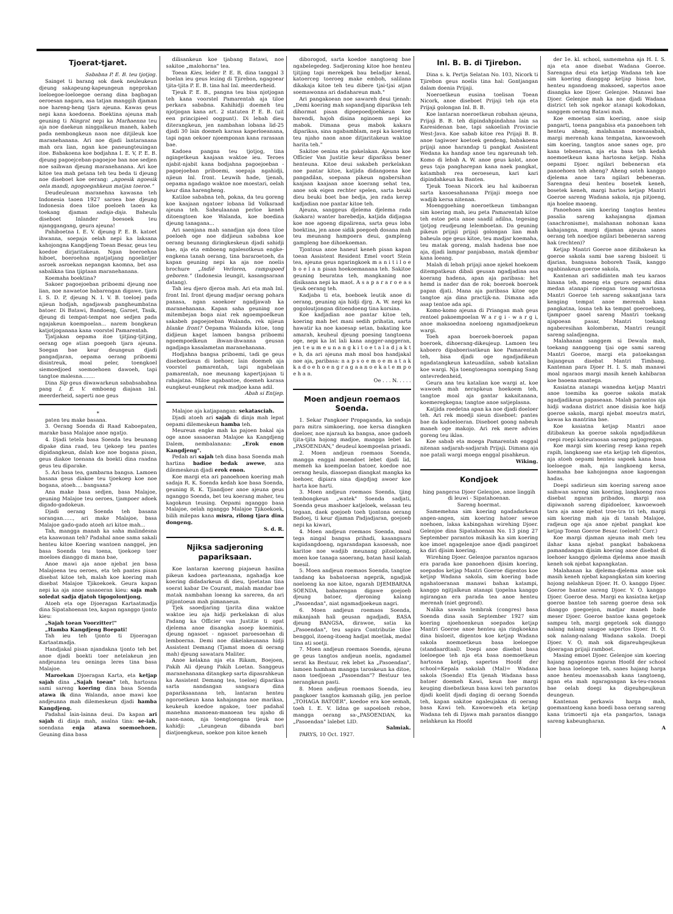Tjoerat-tjaret.
Sababna P. E. B. teu tjotjog.
Sainget ti barang sok daek neuleukeun djeung sakapeung-kapeungeun ngeprokan loeloegoe-loeloegoe oerang dina bagbagan oeroesan nagara, asa tatjan manggih djaman noe hareng-heng tjara ajeuna. Kawas geus nepi kana koedoena. Boektina ajeuna mah geuning ti Ningrat nepi ka Marhaenna teu aja noe daekeun ninggalkeun maneh, kabeh pada nembongkeun naon noe ditjileuk koe maranehanana. Ari noe djadi lantaranana mah ora lian, ngan koe paneungteuingan itoe. Babakoena koe bodjahna I. E. V, P. E. B. djeung pagoejceban-pagoejoe ban noe sedjen noe saihwan djeung maranehanana. Ari koe kitoe tea mah petana teh teu beda ti djeung noe diseboet koe oerang: „ngoesik ngoesik oela mandi, ngogoegahkeun matjan toeroe."
Deudeuleuan maranehna kawasna teh Indonesia taoen 1927 saroea bae djeung Indonesia doea tiloe poeloeh taoen ka toekang djaman sadaja-daja. Baheula diseboet Inlander boesoek teu njanggangang, geura ajeuna!
Pahiboetna I. E. V. djeung P. E. B. katoet ihwanna, soepaja oelah nepi ka laksana kahojongna Kangdjeng Toean Besar, geus teu koedoe dirjaritakeun. Ngan boeroehna hiboet, boeroehna ngatjatjang ngoelintjer asroek asroekan nepangan kaomna, bet asa sabalikna tina tjiptaan maranehanana.
Koemaha boektina?
Sakoer pagoejoeban priboemi djeung noe lian, noe nawaetoe babarengan digawe, tjara I. S. D. P, djeung N. I. V. B. toeloej pada njieun hodjah, ngadjawab pangheumbatna batoer. Di Batawi, Bandoeng, Garoet, Tasik, djeung di tempat-tempat noe sedjen pada ngajakeun koempoelan... narem bongkeun katjotjoganana kana voorstel Pamarentah.
Tjatjakan oepama itoe tjitjing-tjitjing, oerang oge atian poegoeh tjara ajeuna. Soegan bae keur deungeun djadi pangadjaran, oepama oerang priboemi disintreuk, moal peler, toengkoel siemoedjoed soemoehoen dawoeh, tapi tangtoe malesna........
Dina Sip geus diwawarkeun sababsababna pang I. E. V. emboeng diajaan Inl. meerderheid, saperti noe geus
*
paten teu make basana.
3. Oerang Soenda di Raad Kaboepaten, marake basa Malajoe anoe ngatjo.
4. Djadi tetela basa Soenda teu beunang dipake dina raad, teu tjekoep teu pantes dipidangkeun, dalah koe noe bogana pisan, geus diakoe toenana da boekti dina raadna geus teu diparake.
5. Ari basa tea, gambarna bangsa. Lamoen basana geus diakoe teu tjoekoep koe noe bogana, atoeh.... bangsana?
Ana make basa sedjen, basa Malajoe, geuning Malajoe teu oeroes, tjampoer adoek digado-gadokeun.
Djadi oerang Soenda teh basana sorangan......, ari make Malajoe, basa Malajoe gado-gado atoeh ari kitoe mah...
Tah, mangga manah ka saha malindesna eta kaawonan teh? Padahal anoe sama sakali henteu kitoe Koering wantoen nanggel, jen basa Soenda teu toena, tjoekoep toer moeloes dianggo di mana bae,
Anoe mawi aja anoe njebat jen basa Malajoena teu oeroes, eta teh pantes pisan disebat kitoe teh, malah koe koering mah disebat Malajoe Tjikoekoek. Geura kapan nepi ka aja anoe sasaoeran kieu: saja mah soledat sadja djatoh tigogolontjong.
Atoeh eta oge Djoeragan Kartaatmadja dina Sipatahoenan tea, kapan nganggo tjonto kieu:
„Sajah toean Voorzitter!"
„Hamba Kangdjeng Boepati!
Tah ieu teh tjonto ti Djoeragan Kartaatmadja.
Handjakal pisan njandakna tjonto teh bet anoe djadi boekti toer netelakeun jen andjeunna teu oeninga leres tina basa Malajoe.
Maroekan Djoeragan Karta, eta ketjap sajah dina „Sajah toean" teh, hartosna sami sareng koering dina basa Soenda atawa ik dina Walanda, anoe mawi koe andjeunna mah dilemeskeun djadi hamba Kangdjeng.
Padahal lain-lainna deui. Da kapan ari sajah di dinja mah, asalna tina: se-iah, soendana enja atawa soemoehoen. Geuning dina basa
dilisankeun koe tjabang Batawi, noe sakitoe „malohorna" tea.
Toean Kies, leider P. E. B, dina tanggal 3 boelan ieu geus lezing di Tjirebon, ngagoear tjita-tjita P. E. B. tina hal Inl. meerderheid.
Tjeuk P. E. B., pangna teu bisa njotjogan teh kana voorstel Pamarentah aja tiloe perkara sababna. Kahihidji doemeh teu njotjogan kana art. 2 statuten P. E. B. (uit een principieel oogpunt). Di lebah dieu diterangkeun, jen nambahan lobana lid-25 djadi 30 lain doemeh karasa kaperloeanana, tapi ngan oekoer njoemponan kana rarasaan bae.
Kadoea pangna teu tjotjog, tina ngingetkeun kaajaan waktoe ieu. Teroes njabit-njabit kana bodjahna pagoejoeban - pagoejoeban priboemi, soepaja ngahidji, njieun Inl. front. Leuwih hade, tjenah, oepama ngadago waktoe noe moestari, oelah keur dina harengheng.
Katiloe sababna teh, pokna, da teu goreng koe kaajaan ngatoer lobana lid Volksraad ajeuna teh. Saheulaanan perloe keneh ditoengtoen koe Walanda, koe boedina djeung tanagana...
Ari saenjana mah sanadjan aja doea tiloe poeloeh oge noe didjieun sababna koe oerang beunang diringkeskeun djadi sahidji bae, nja eta emboeng ngalesotkeun engke-engkena tanah oerang, tina bararoetoeh, da kapan geuning nepi ka aja noe noelis brochure „Indië Verloren, rampspoed geboren." (Indonesia leungit, kasangsaraan datang).
Tah ieu djero djeroa mah. Ari eta mah Inl. front Inl. front djeung madjar oerang pohara panasa, ngan saoekoer ngadjawab ka maranehanana. Kapan saha geuning noe mitembejan boga niat rek ngoempoelkeun sakabeh pagoejoeban Walanda, rek njieun blanke front? Oepama Walanda kitoe, tong didjieun kaget lamoen bangsa priboemi ngoempoelkeun ihwan-ihwanna geusan ngadjaga kasalametan maranehanana.
Hodjahna bangsa priboemi, tadi ge geus diseboetkeun di loehoer, lain doemeh aja voorstel pamarentah, tapi ngabelaan pamarentah, noe meunang kapertjajaan ti rahajatna. Miloe ngabantoe, doemeh karasa eungkeut-eungkeut rek madjoe kana adil.
Abah si Entjep.
Malajoe aja katjapangan: sekatasciah.
Djadi atoeh ari sajah di dinja mah lepat oepami dilemeskeun hamba teh.
Meureun engke mah ka pajoen bakal aja oge anoe sasaoeran Malajoe ka Kangdjeng Dalem, nembalanana: „Erok enon Kangdjeng".
Pedah ari sajah teh dina basa Soenda mah hartina badioe bedak awewe, ana dilemeskeun djadi erok enon.
Koe margi eta ari panoehoen koering mah sadaja R. K. Soenda kedah koe basa Soenda, geuning R. K. Tjiandjoer anoe ajeuna geus nganggo Soenda, bet teu koerang maher, teu kagokeun teusing. Oepami nganggo basa Malajoe, oelah nganggo Malajoe Tjikoekoek, bilih milepas kana misra, rilong tjara dina dongeng.
S. d. R.
Njiksa sadjeroning papariksaan.
Koe lantaran kaerong piajaeun hasilna pikeun kadoea parteanana, ngahadja koe koering didadarkeun di dieu, tjoetatan tina soerat kabar De Courant, malah mandar bae matak nambahan loeang ka sarerea, da ari pitjontoeun mah pimanaeun.
Tjek saoedjaring tjarita dina waktoe waktoe ieu aja hidji perkelakan di alus Padang ka Officier van Justitie ti opat djelema anoe disangka asoep koeminis, djeung ngasoet - ngasoet paroesoehan di lemboerna. Demi noe dikelakeunana hidji Assistent Demang (Tjamat moen di oerang mah) djeung sawatara Maliter.
Anoe kelakna nja eta Rikam, Boejoen, Pakih Ali djeung Pakih Loetan. Sanggeus maranehanana ditangkep sarta dipasrahkeun ka Assistent Demang tea, toeloej dipariksa sarta nandangan sangsara dina papariksaanana teh, lantaran henteu ngoroetkeun kana kahajangna noe mariksa, keukeuh koedoe ngakoe, toer padahal manehna manoean-manoean teu njaho di naon-naon, nja toengtoengna tjeuk noe kahidji: „Leungeun dibanda bari diatjoengkeun, soekoe pon kitoe keneh
diborogod, sarta koedoe nangtoeng bae ngabelegedeg. Sadjeroning kitoe hoe henteu tjitjing tapi merekpek bau beladjar kenal, katoerceg toeroeg make emboh, salilana dikakaja kitoe teh teu dibere tjai-tjai atjan soemawonna ari dadahareun mah."
Ari pangakoean noe sawareh deui tjenah: „Demi koering mah sapandjang dipariksa teh dihormat pisan dipoepoedjoehkeun koe barendi, hajoh disina nginoem nepi ka mabok. Dimana geus mabok kakara dipariksa, sina ngabamblam, nepi ka koering teu njaho naon anoe ditjaritakeun waktoe harita teh."
Sakitoe oenina eta pakelakan. Ajeuna koe Officier Van Justitie keur dipariksa bener henteuna. Kitoe deui sakabeh perkelakan noe pantar kitoe, katjida didangoena koe pangadilan, soepana pikeun ngabersihan kaajaan kaajaan anoe koerang sehat tea, anoe sok eigen rechter spelen, sarta beuki dieu beuki boet bae bedja, jen rada kerep kadjadian noe pantar kitoe teh.
Ajeuna, sanggeus djelema djelema rada (kakara) wanter barebedja, katjida didjagaa koe noe agoeng dipalirena, sarta geus loba boektina, jen anoe sidik poegoeh dosana mah teu meunang hampoera deui, gampleng gampleng bae dihoekoeman.
Tjontoua anoe haneut keneh pisan kapan toean Assistent Resident Emel voort Stein tea, ajeuna geus ngaringkoek m a n i t i l o e b o e l a n pisan hoekoemanana teh. Sakitoe geuning beuratna teh, mangkaning noe disiksana nepi ka maot. A s a p a r a r o e a s tjeuk oerang teh.
Kadjaba ti eta, boeboek leutik anoe di oerang, geuning aja hidji djrg. A. W. nepi ka gogoloutjongan ditoendoeng tina korsina.
Koe kadjadian noe pantar kitoe teh, koering mah bet mani sedih prihatin, sarta hawatir ka noe kaoesap setan, bakating koe amarah, keuheul djeung poesing tangtoena oge, nepi ka lat lali kana angger-anggeran, jen t e u m e u n a n g k i t o e t a l a d j a k t e h, da ari ajeuna mah moal boa handjakal noe aja, paribasa: n a p s o e m o e m a t a k k a d o e h o e n g r a g a a n o e k a t e m p o e h a n.
Oe . . . N. . . . .
Moen andjeun roemaos Soenda.
1. Sekar Pangkoer Propaganda, ka sadaja para mitra simkoering, noe kersa diangken doeloer, noe njarauh ka bangsa, anoe gadoeh tjita-tjita hojong madjoe, mangga lebet ka „PASOENDAN," deudeul koempoelan priaadi.
2. Moen andjeun roemaos Soenda, mangga enggal moendoet lebet djadi lid, memeh ka koempoelan batoer, koedoe noe oerang heula, diasoepan diangkat mangka ka loehoer, dipiara sina djagdjag awoer koe harta koe harti.
3. Moen andjeun roemaos Soenda, tjing tembongkeun „watek" Soenda sadjati, Soenda geus mashoer katjeloek, welasan teu tegaan, daek goejoeb toeh tjontona oerang Badoej, ti keur djaman Padjadjaran, goejoeb nepi ka kiwari,
4. Moen andjeun roemaos Soenda, moal tega ningal bangsa prihadi, kasangsara kapidangdoeng, ngarandapan kasoesah, noe karitoe noe wadjib meunang pitoeloeng, moen koe tanaga saoerang, batan hasil kalah boesil.
5. Moen andjeun roemaos Soenda, tangtoe tandang ka babatoeran ngeprik, ngadjak noeloeng ka noe kitoe, ngarah DJEMBARNA SOENDA, babarengan digawe goejoeb djeung batoer, djeroning kalang „Pasoendan", niat ngamadjoekeun nagri.
6. Moen andjeun roemaos Soenda, mikanjaah hali geusan ngadjadi, BASA djeung BANGSA, dirawoe, satia ka „Pasoendan", teu sapira Contributie tiloe benggol, itoeng-itoeng hadjat moetlak, medal tina ati soetji.
7. Moen andjeun roemaos Soenda, ajeuna ge geus tangtos andjeun noelis, ngadamel serat ka Bestuur, rek lebet ka „Pasoendan", lamoen hamham mangga taroskeun ka ditoe, naon toedjoean „Pasoendan"? Bestuur tea nerangkeun pasti.
8. Moen andjeun roemaos Soenda, ieu pangkoer tangtos kamanah gilig, jen perloe „TOHAGA BATOER", koedoe era koe semah, toeh I. E. V. lidna ge sapoeloeh reboe, mangga oerang sa-„PASOENDAN, ka „Pasoendan" lalebet LID.
Salmiak.
PARYS, 10 Oct. 1927.
Inl. B. B. di Tjirebon.
Dina s. k. Pertja Selatan No. 103, Nicork ti Tjirebon geus noelis tina hal: Gontjangan dalam doenia Prijaji.
Noeroetkeun eusina toelisan Toean Nicork, anoe diseboet Prijaji teh nja eta Prijaji golongan Inl. B. B.
Koe lantaran noeroetkeun robahan ajeuna, Prijaji B. B. teh dipindahpindahna lain sa Karesidenan bae, tapi sakoeliah Provincie West-Java. Koe sabab kitoe rea Prijaji B. B. anoe tagiwoer koetoek gendeng, babakoena prijaji anoe harandap ti pangkat Assistent Wedana ka handap anoe teu ngareunah teh. Komo di lebah A. W. anoe geus kolot, anoe geus taja pangharepan kana naek pangkat, katambah rea oeroeseun, kari kari dipindahkeun ka Banten.
Tjeuk Toean Nicork ieu hal kaiboeran sarta kasoesahanana Prijaji moega noe wadjib kersa nitenan.
Moenggoehing noeroetkeun timbangan sim koering mah, ieu peta Pamarentah kitoe teh estoe peta anoe saadil adilna, tegesing tjotjog reudjeung lelemboetan. Da geuning pikeun prijaji prijaji golongan lian mah baheula oge geus kitoe, teu madjar koemaha, teu matak goreng, malah hadena bae noe aja, djadi lampar panjabaan, matak djembar kana loeang.
Malah di lebah prijaji anoe njekel hoekoem ditempatkeun dibali geusan ngadjadina asa koerang hadena, apan aja paribasa: het hemd is nader dan de rok; boeroek boeroek papan djati. Mana aja paribasa kitoe oge tangtoe aja dina practijk-na. Dimana ada asap tentoe ada api.
Komo-komo ajeuna di Priangan mah geus rentoel pakoempoelan W a r g i - w a r g i, anoe maksoedna noeloeng ngamadjoekeun wargi.
Toeh apan boeroek-boeroek papan boeroek, dihoerang-dikeujeup. Lamoen teu kaboero dipaboerisatkeun koe Pamarentah teh, bisa djadi oge ngadjadikeun ngadatangkeun kateuadilan, sabab katalian koe wargi. Nja toengtoengna soemping Sang ontevredenheid,
Geura ana teu katalian koe wargi at. koe wawoeh mah nerapkeun hoekoem teh, tangtoe moal aja gantar kakaitanana, koemeregkegna; tangtoe anoe satjeplasna.
Katjida roedetna apan ka noe djadi doeloer teh. Ari rek moedji sieun diseboet: pantes bae da kadoeloeran. Diseboet goong nabeuh maneh oge makojo. Ari rek mere advies goreng teu iklas.
Koe sabab eta moega Pamarentah enggal nitenan sadjarah-sadjarah Prijaji. Dimana aja noe patali wargi moega enggal pisahkeun.
Wiking.
Kondjoek
hing pangersa Djoer Gelenjoe, anoe linggih di leuwi - Sipatahoenan.
Sareng hoermat.
Samemehna sim koering ngadadarkeun angen-angen, sim koering hatoer sewoe noehoen, laksa kabingahan wirehing Djoer. Gelenjoe dina Sipatahoenan No. 13 ping 27 September parantos mikasih ka sim koering koe imoet ngagelenjoe anoe djadi pangiroet ka diri djisim koering.
Wirehing Djoer. Gelenjoe parantos ngaraos era parada koe panoehoen djisim koering, soepados ketjap Mantri Goeroe digentos koe ketjap Wadana sakola, sim koering bade ngahatoeranan manawi bahan katampi, kanggo ngitjalkeun atanapi tjopelna kanggo ngirangan era parada tea anoe henteu merenah (niet gegrond).
Nalika sawala tembrak (congres) basa Soenda dina sasih September 1927 sim koering njoehoenkeun soepados ketjap Mantri Goeroe anoe henteu aja ringkoekna dina bisloeit, digentos koe ketjap Wadana sakola noemoetkeun basa loeloegoe (standaardtaal). Doepi anoe disebat basa loeloegoe teh nja eta basa noemoetkeun hartosna ketjap, sapertos Hoofd der school=Kepala sakolah (Mal)= Wadana sakola (Soenda) Eta tjenah Wadana basa batoer doemeh Kawi, keun bae margi keuging disebatkeun basa kawi teh parantos djadi koelit djadi daging di oerang Soenda teh, kapan sakitoe ngaleujakna di oerang basa Kawi teh. Kawoewoeh eta ketjap Wadana teh di Djawa mah parantos dianggo nelahkeun ka Hoofd
der 1e. kl. school, samemehna aja H. I. S. nja eta anoe disebat Wadana Goeroe. Sarengna deui eta ketjap Wadana teh koe sim koering dianggap ketjap biasa bae, henteu ngandoeng maksoed, sapertos anoe disangka koe Djoer. Gelenjoe. Manawi bae Djoer. Gelenjoe mah ka noe djadi Wadana district teh sok ngekor atanapi kokodokan, sanggem oerang Batawi mah.
Koe emoetan sim koering, anoe sisip pangarti, toena pangabisa eta panoehoen teh henteu aheng, malahanan moenasabah, margi merenah kana tempatna, kawoewoeh sim koering, tangtos anoe sanes oge, pro kana tebeneran, nja eta basa teh kedah noemoetkeun kana hartosna ketjap. Naha oepami Djoer. ngilari bebeneran eta panoehoen teh aheng? Aheng soteh kanggo djelema anoe tara ngilari bebeneran. Sarengna deui henteu bosetek keneh, bosetek keneh, margi hartos ketjap Mantri Goeroe sareng Wadana sakola, nja pitjoeng, nja hoeloe maoeng.
Panoehoen sim koering tangtos henteu pasalia sareng kahajangna djaman (anachronisme), malahanan nohonan kana kahajangna, margi djaman ajeuna sanes oerang teh noedjoe ngilari bebeneran sareng hak (rechten)?
Ketjap Mantri Goeroe anoe ditibakeun ka goeroe sakola sami bae sareng bisloeit ti djarian, bangsana boboreh Tasik, kanggo ngabinakeun goeroe sakola,
Kantenan ari sadidinten mah teu karaos hinana teh, moeng eta geura oepami dina medan atanapi rioengan toeang wartosna Mantri Goeroe teh sareng sakantjana tara kenging tempat anoe merenah kana pangkatna, losna teh ka tempat goeroeboeg, tjampoer gaoel sareng Mantri toekang njapoean pasar, Mantri toekang ngaberesihan kolomberan, Mantri reungit sareng saladjengna.
Malahanan sanggem si Dewala mah, toekang nanggoeng tjai oge sami sareng Mantri Goeroe, margi eta patoekangan bajangeun disebat Mantri Timbang. Kantenan para Djoer H. I. S. mah manawi moal ngaraos margi masih keneh kahibaran koe baoena mantega.
Kasiatna atanapi wanedna ketjap Mantri anoe toemiba ka goeroe sakola matak ngadjadikeun papaseaan. Malah parantos aja hidji wadana district anoe disisia koe hidji goeroe sakola, margi njebat moeutra matri, kawas ka mantrina bae.
Koe kasiatna ketjap Mantri anoe ditibakeun ka goeroe sakola ngadjadikeun roepi roepi kateuraosan sareng patjogregan.
Koe margi sim koering resep kana repeh rapih, langkoeng sae eta ketjap teh digentos, nja atoeh oepami henteu sapoek kana basa loeloegoe mah, nja langkoeng kersa, koemaha bae kahojongna anoe kagoengan hadas.
Doepi sadirieun sim koering sareng anoe saihwan sareng sim koering, langkoeng raos disebat ngaran pribados, margi asa dipiwanoh sareng dipidoeloer, kawoewoeh tara aja anoe njebat troe-tra tri teh, margi sim koering mah aja di tanah Malajoe, radjeun oge aja anoe njebat pangkat koe ketjap Toean Goeroe Besar. (oeloeh! Corr.)
Koe margi djaman ajeuna mah meh teu ilahar kana njebat pangkat babakoena pamandangan djisim koering anoe disebat di loehoer kanggo djelema djelema anoe masih keneh sok njebat kapangkatan.
Malahanan ka djelema-djelema anoe sok masih keneh njebat kapangkatan sim koering hojong nelahkeun Djoer. H. O. kanggo Djoer. Goeroe bantoe sareng Djoer. V. O. kanggo Djoer. Goeroe desa. Margi ea kasiatna ketjap goeroe bantoe teh sareng goeroe desa sok dianggo goegoejon, madjar maneh bade meser Djoer. Goeroe bantoe kana gegetoek sampeu teh, margi gegetoek sok dianggo nalang nalang saugoe sapertos Djoer. H. O. sok nalang-nalang Wadana sakola. Doepi Djoer. V. O, mah sok digareuhgeujkeun djoeragan prijaji ramboet.
Masing emoet Djoer. Gelenjoe sim koering hajang ngagentos ngaran Hoofd der school koe basa loeloegoe teh, sanes hajang harga anoe henteu moenasabah kana tangtoeng, ngan eta mah ngaragangan ka-teu-raosan bae oelah doegi ka digeuhgeujkeun deungeun.
Kantenan perkawis harga mah, goemantoeng kana boedi basa oerang sareng kana trimoerti nja eta pangartos, tanaga sareng kabeungharan.
A